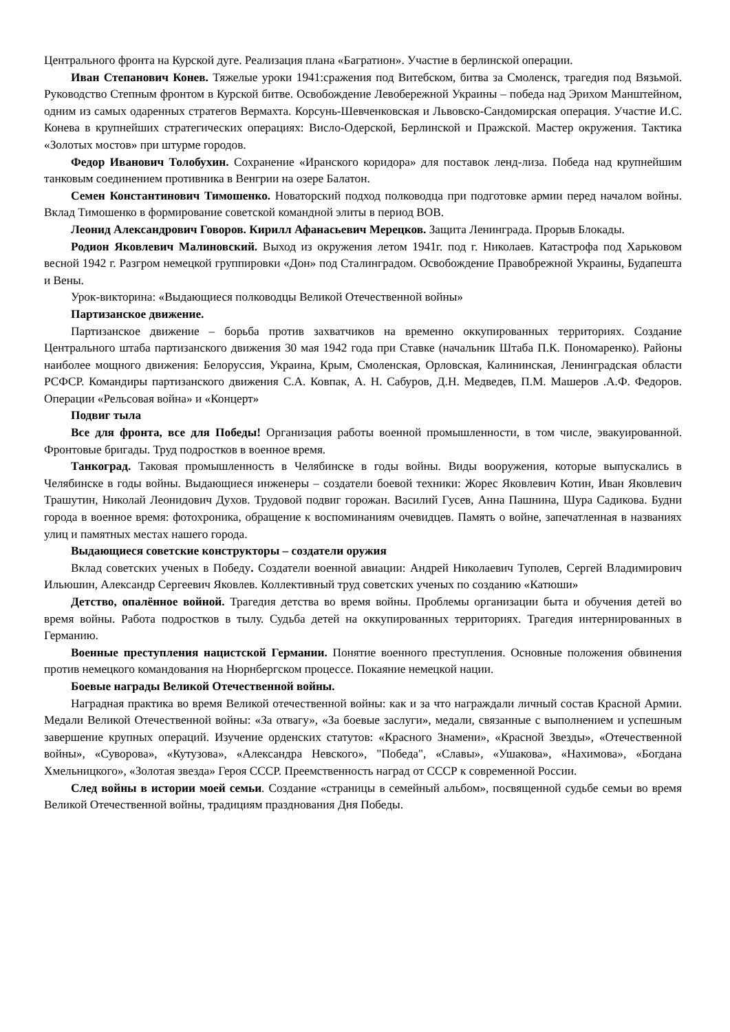Центрального фронта на Курской дуге. Реализация плана «Багратион». Участие в берлинской операции.
Иван Степанович Конев. Тяжелые уроки 1941:сражения под Витебском, битва за Смоленск, трагедия под Вязьмой. Руководство Степным фронтом в Курской битве. Освобождение Левобережной Украины – победа над Эрихом Манштейном, одним из самых одаренных стратегов Вермахта. Корсунь-Шевченковская и Львовско-Сандомирская операция. Участие И.С. Конева в крупнейших стратегических операциях: Висло-Одерской, Берлинской и Пражской. Мастер окружения. Тактика «Золотых мостов» при штурме городов.
Федор Иванович Толобухин. Сохранение «Иранского коридора» для поставок ленд-лиза. Победа над крупнейшим танковым соединением противника в Венгрии на озере Балатон.
Семен Константинович Тимошенко. Новаторский подход полководца при подготовке армии перед началом войны. Вклад Тимошенко в формирование советской командной элиты в период ВОВ.
Леонид Александрович Говоров. Кирилл Афанасьевич Мерецков. Защита Ленинграда. Прорыв Блокады.
Родион Яковлевич Малиновский. Выход из окружения летом 1941г. под г. Николаев. Катастрофа под Харьковом весной 1942 г. Разгром немецкой группировки «Дон» под Сталинградом. Освобождение Правобрежной Украины, Будапешта и Вены.
Урок-викторина: «Выдающиеся полководцы Великой Отечественной войны»
Партизанское движение.
Партизанское движение – борьба против захватчиков на временно оккупированных территориях. Создание Центрального штаба партизанского движения 30 мая 1942 года при Ставке (начальник Штаба П.К. Пономаренко). Районы наиболее мощного движения: Белоруссия, Украина, Крым, Смоленская, Орловская, Калининская, Ленинградская области РСФСР. Командиры партизанского движения С.А. Ковпак, А. Н. Сабуров, Д.Н. Медведев, П.М. Машеров .А.Ф. Федоров. Операции «Рельсовая война» и «Концерт»
Подвиг тыла
Все для фронта, все для Победы! Организация работы военной промышленности, в том числе, эвакуированной. Фронтовые бригады. Труд подростков в военное время.
Танкоград. Таковая промышленность в Челябинске в годы войны. Виды вооружения, которые выпускались в Челябинске в годы войны. Выдающиеся инженеры – создатели боевой техники: Жорес Яковлевич Котин, Иван Яковлевич Трашутин, Николай Леонидович Духов. Трудовой подвиг горожан. Василий Гусев, Анна Пашнина, Шура Садикова. Будни города в военное время: фотохроника, обращение к воспоминаниям очевидцев. Память о войне, запечатленная в названиях улиц и памятных местах нашего города.
Выдающиеся советские конструкторы – создатели оружия
Вклад советских ученых в Победу. Создатели военной авиации: Андрей Николаевич Туполев, Сергей Владимирович Ильюшин, Александр Сергеевич Яковлев. Коллективный труд советских ученых по созданию «Катюши»
Детство, опалённое войной. Трагедия детства во время войны. Проблемы организации быта и обучения детей во время войны. Работа подростков в тылу. Судьба детей на оккупированных территориях. Трагедия интернированных в Германию.
Военные преступления нацистской Германии. Понятие военного преступления. Основные положения обвинения против немецкого командования на Нюрнбергском процессе. Покаяние немецкой нации.
Боевые награды Великой Отечественной войны.
Наградная практика во время Великой отечественной войны: как и за что награждали личный состав Красной Армии. Медали Великой Отечественной войны: «За отвагу», «За боевые заслуги», медали, связанные с выполнением и успешным завершение крупных операций. Изучение орденских статутов: «Красного Знамени», «Красной Звезды», «Отечественной войны», «Суворова», «Кутузова», «Александра Невского», "Победа", «Славы», «Ушакова», «Нахимова», «Богдана Хмельницкого», «Золотая звезда» Героя СССР. Преемственность наград от СССР к современной России.
След войны в истории моей семьи. Создание «страницы в семейный альбом», посвященной судьбе семьи во время Великой Отечественной войны, традициям празднования Дня Победы.